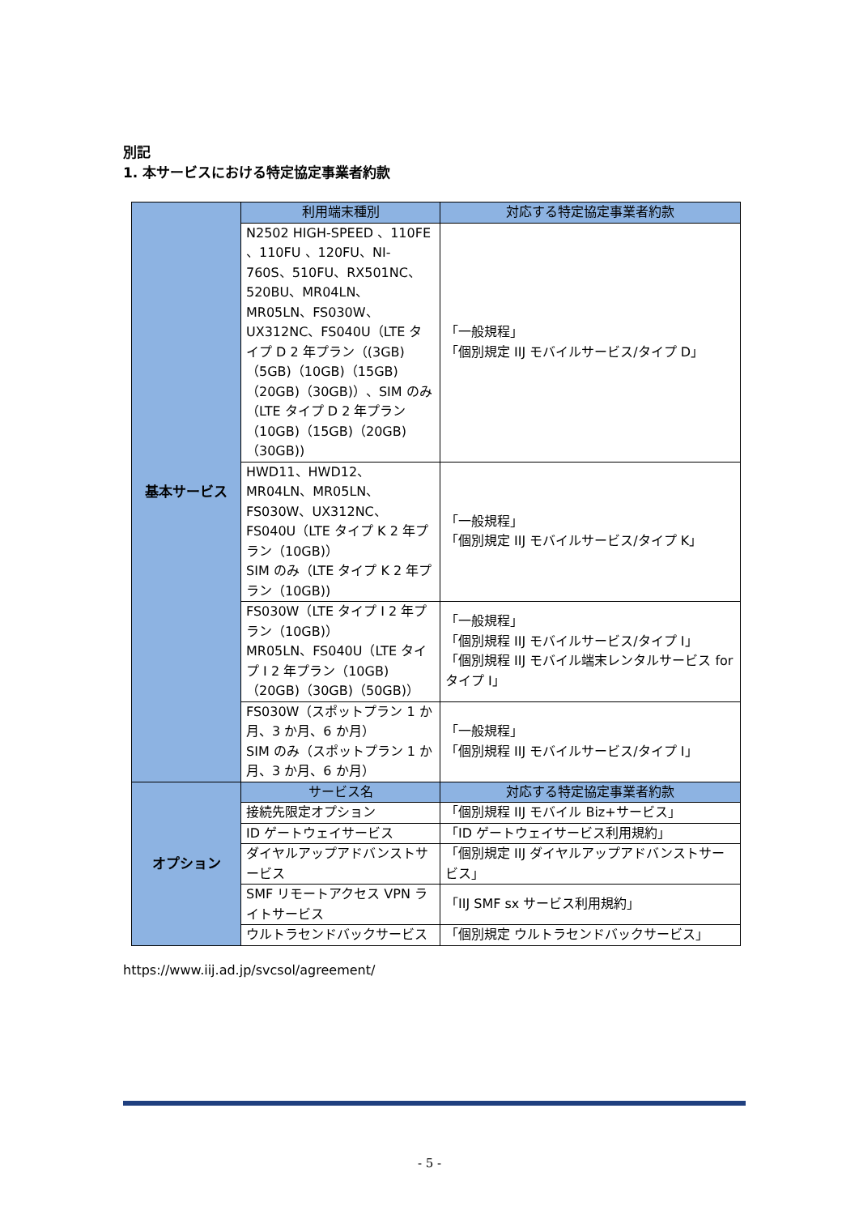別記
1. 本サービスにおける特定協定事業者約款
| 基本サービス | 利用端末種別 | 対応する特定協定事業者約款 |
| | N2502 HIGH-SPEED 、110FE 、110FU 、120FU、NI-760S、510FU、RX501NC、520BU、MR04LN、MR05LN、FS030W、UX312NC、FS040U（LTE タイプ D 2 年プラン（(3GB)（5GB)（10GB)（15GB)（20GB)（30GB)）、SIM のみ（LTE タイプ D 2 年プラン（10GB)（15GB)（20GB)（30GB)) | 「一般規程」 「個別規定 IIJ モバイルサービス/タイプ D」 |
| | HWD11、HWD12、MR04LN、MR05LN、FS030W、UX312NC、FS040U（LTE タイプ K 2 年プラン（10GB)） SIM のみ（LTE タイプ K 2 年プラン（10GB)) | 「一般規程」 「個別規定 IIJ モバイルサービス/タイプ K」 |
| | FS030W（LTE タイプ I 2 年プラン（10GB)） MR05LN、FS040U（LTE タイプ I 2 年プラン（10GB)（20GB)（30GB)（50GB)） | 「一般規程」 「個別規程 IIJ モバイルサービス/タイプ I」 「個別規程 IIJ モバイル端末レンタルサービス for タイプ I」 |
| | FS030W（スポットプラン 1 か月、3 か月、6 か月） SIM のみ（スポットプラン 1 か月、3 か月、6 か月） | 「一般規程」 「個別規程 IIJ モバイルサービス/タイプ I」 |
| オプション | サービス名 | 対応する特定協定事業者約款 |
| | 接続先限定オプション | 「個別規程 IIJ モバイル Biz+サービス」 |
| | ID ゲートウェイサービス | 「ID ゲートウェイサービス利用規約」 |
| | ダイヤルアップアドバンストサービス | 「個別規定 IIJ ダイヤルアップアドバンストサービス」 |
| | SMF リモートアクセス VPN ライトサービス | 「IIJ SMF sx サービス利用規約」 |
| | ウルトラセンドバックサービス | 「個別規定 ウルトラセンドバックサービス」 |
https://www.iij.ad.jp/svcsol/agreement/
- 5 -